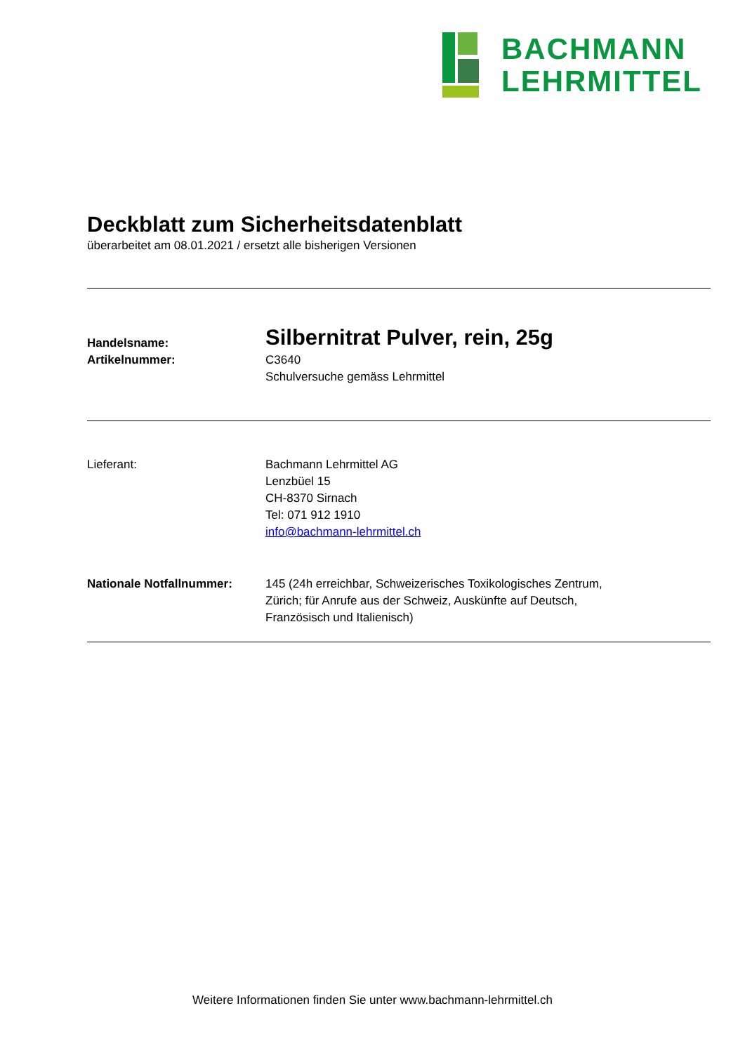BACHMANN
LEHRMITTEL
Deckblatt zum Sicherheitsdatenblatt
überarbeitet am 08.01.2021 / ersetzt alle bisherigen Versionen
Handelsname:
Silbernitrat Pulver, rein, 25g
Artikelnummer: C3640
Schulversuche gemäss Lehrmittel
Lieferant: Bachmann Lehrmittel AG
Lenzbüel 15
CH-8370 Sirnach
Tel: 071 912 1910
info@bachmann-lehrmittel.ch
Nationale Notfallnummer: 145 (24h erreichbar, Schweizerisches Toxikologisches Zentrum,
Zürich; für Anrufe aus der Schweiz, Auskünfte auf Deutsch,
Französisch und Italienisch)
Weitere Informationen finden Sie unter www.bachmann-lehrmittel.ch